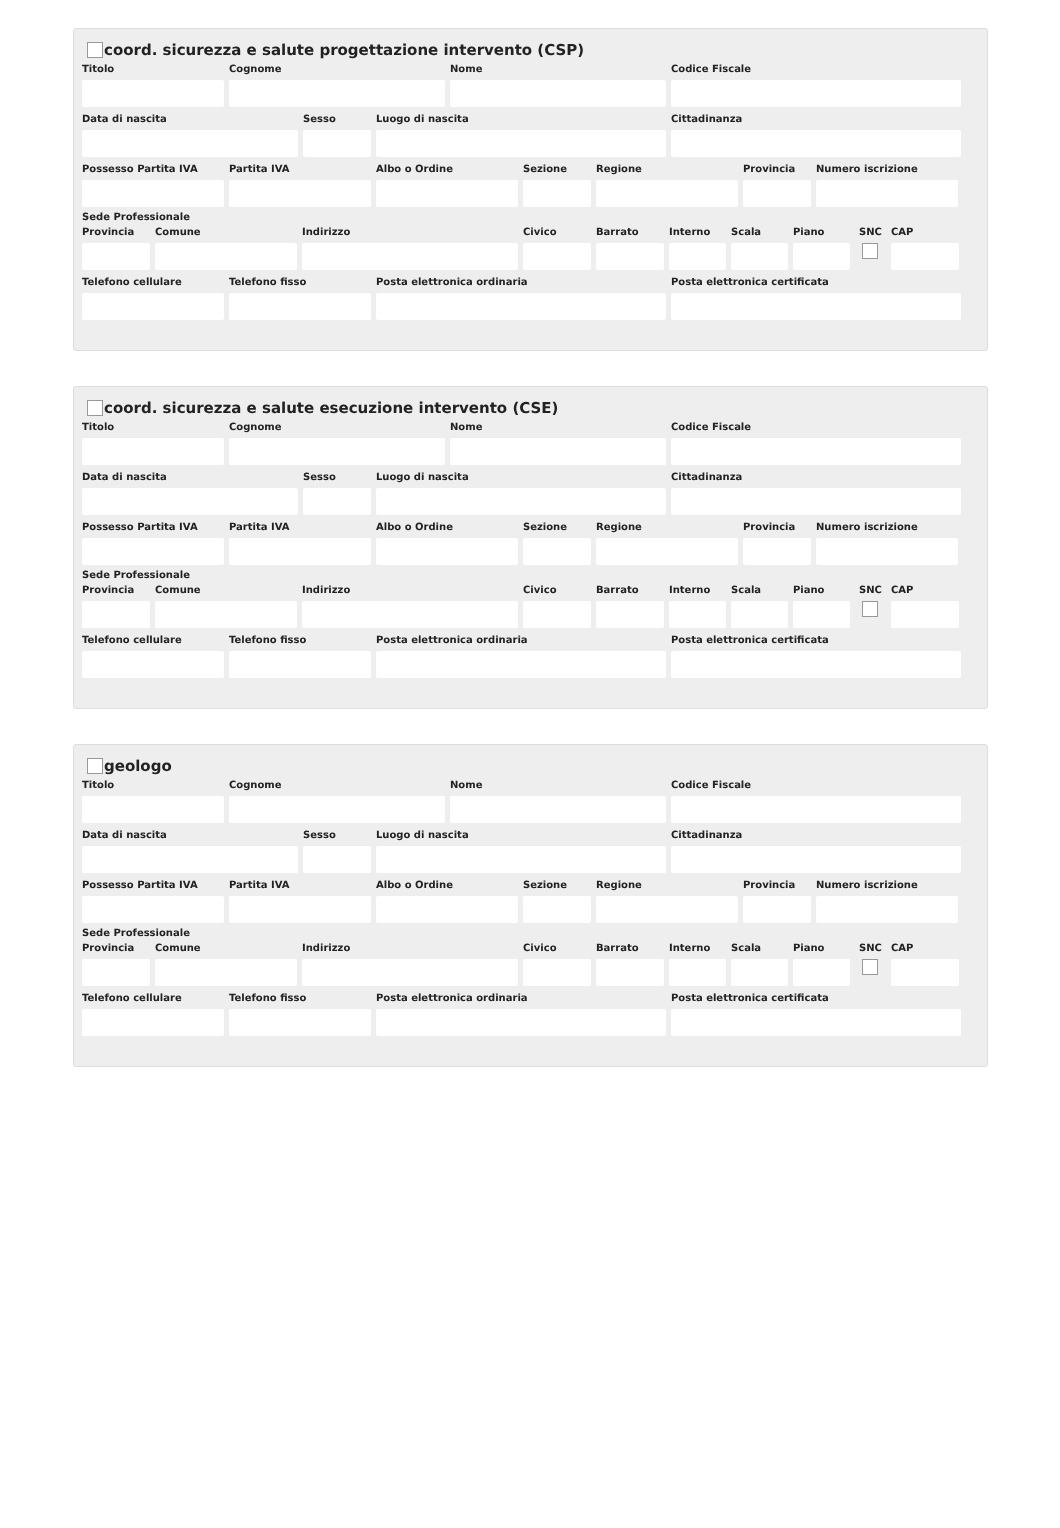coord. sicurezza e salute progettazione intervento (CSP)
Titolo Cognome Nome Codice Fiscale
Data di nascita Sesso Luogo di nascita Cittadinanza
Possesso Partita IVA
Partita IVA Albo o Ordine Sezione Regione Provincia
Numero iscrizione
Sede Professionale
Provincia
Comune Indirizzo Civico Barrato Interno
Scala Piano SNC CAP
Telefono cellulare
Telefono fisso Posta elettronica ordinaria Posta elettronica certificata
coord. sicurezza e salute esecuzione intervento (CSE)
Titolo Cognome Nome Codice Fiscale
Data di nascita Sesso Luogo di nascita Cittadinanza
Possesso Partita IVA
Partita IVA Albo o Ordine Sezione Regione Provincia
Numero iscrizione
Sede Professionale
Provincia
Comune Indirizzo Civico Barrato Interno
Scala Piano SNC CAP
Telefono cellulare
Telefono fisso Posta elettronica ordinaria Posta elettronica certificata
geologo
Titolo Cognome Nome Codice Fiscale
Data di nascita Sesso Luogo di nascita Cittadinanza
Possesso Partita IVA
Partita IVA Albo o Ordine Sezione Regione Provincia
Numero iscrizione
Sede Professionale
Provincia
Comune Indirizzo Civico Barrato Interno
Scala Piano SNC CAP
Telefono cellulare
Telefono fisso Posta elettronica ordinaria Posta elettronica certificata